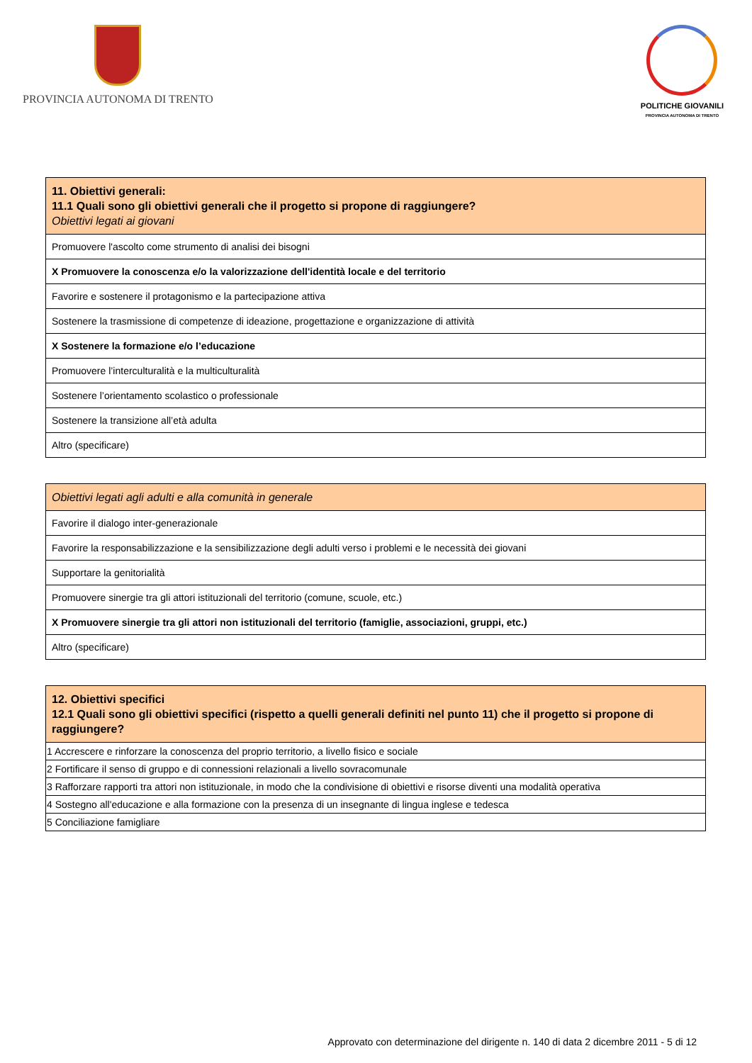PROVINCIA AUTONOMA DI TRENTO
POLITICHE GIOVANILI
PROVINCIA AUTONOMA DI TRENTO
| 11. Obiettivi generali: 11.1 Quali sono gli obiettivi generali che il progetto si propone di raggiungere? Obiettivi legati ai giovani |
| --- |
| Promuovere l'ascolto come strumento di analisi dei bisogni |
| X Promuovere la conoscenza e/o la valorizzazione dell'identità locale e del territorio |
| Favorire e sostenere il protagonismo e la partecipazione attiva |
| Sostenere la trasmissione di competenze di ideazione, progettazione e organizzazione di attività |
| X Sostenere la formazione e/o l’educazione |
| Promuovere l’interculturalità e la multiculturalità |
| Sostenere l’orientamento scolastico o professionale |
| Sostenere la transizione all’età adulta |
| Altro (specificare) |
| Obiettivi legati agli adulti e alla comunità in generale |
| --- |
| Favorire il dialogo inter-generazionale |
| Favorire la responsabilizzazione e la sensibilizzazione degli adulti verso i problemi e le necessità dei giovani |
| Supportare la genitorialità |
| Promuovere sinergie tra gli attori istituzionali del territorio (comune, scuole, etc.) |
| X Promuovere sinergie tra gli attori non istituzionali del territorio (famiglie, associazioni, gruppi, etc.) |
| Altro (specificare) |
| 12. Obiettivi specifici 12.1 Quali sono gli obiettivi specifici (rispetto a quelli generali definiti nel punto 11) che il progetto si propone di raggiungere? |
| --- |
| 1 Accrescere e rinforzare la conoscenza del proprio territorio, a livello fisico e sociale |
| 2 Fortificare il senso di gruppo e di connessioni relazionali a livello sovracomunale |
| 3 Rafforzare rapporti tra attori non istituzionale, in modo che la condivisione di obiettivi e risorse diventi una modalità operativa |
| 4 Sostegno all'educazione e alla formazione con la presenza di un insegnante di lingua inglese e tedesca |
| 5 Conciliazione famigliare |
Approvato con determinazione del dirigente n. 140 di data 2 dicembre 2011 - 5 di 12